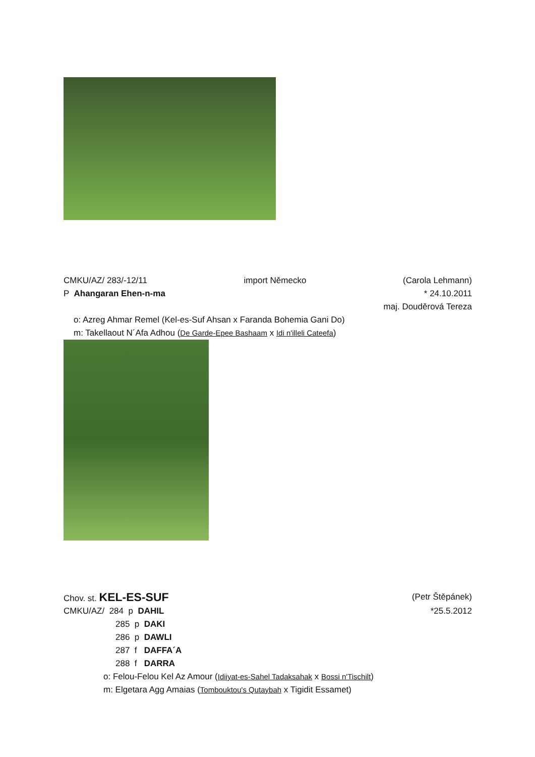CMKU/AZ/ 283/-12/11 import Německo (Carola Lehmann)
P Ahangaran Ehen-n-ma * 24.10.2011
maj. Douděrová Tereza
o: Azreg Ahmar Remel (Kel-es-Suf Ahsan x Faranda Bohemia Gani Do)
m: Takellaout N´Afa Adhou (De Garde-Epee Bashaam x Idi n'illeli Cateefa)
Chov. st. KEL-ES-SUF (Petr Štěpánek)
CMKU/AZ/ 284 p DAHIL *25.5.2012
285 p DAKI
286 p DAWLI
287 f DAFFA´A
288 f DARRA
o: Felou-Felou Kel Az Amour (Idiiyat-es-Sahel Tadaksahak x Bossi n'Tischilt)
m: Elgetara Agg Amaias (Tombouktou's Qutaybah x Tigidit Essamet)